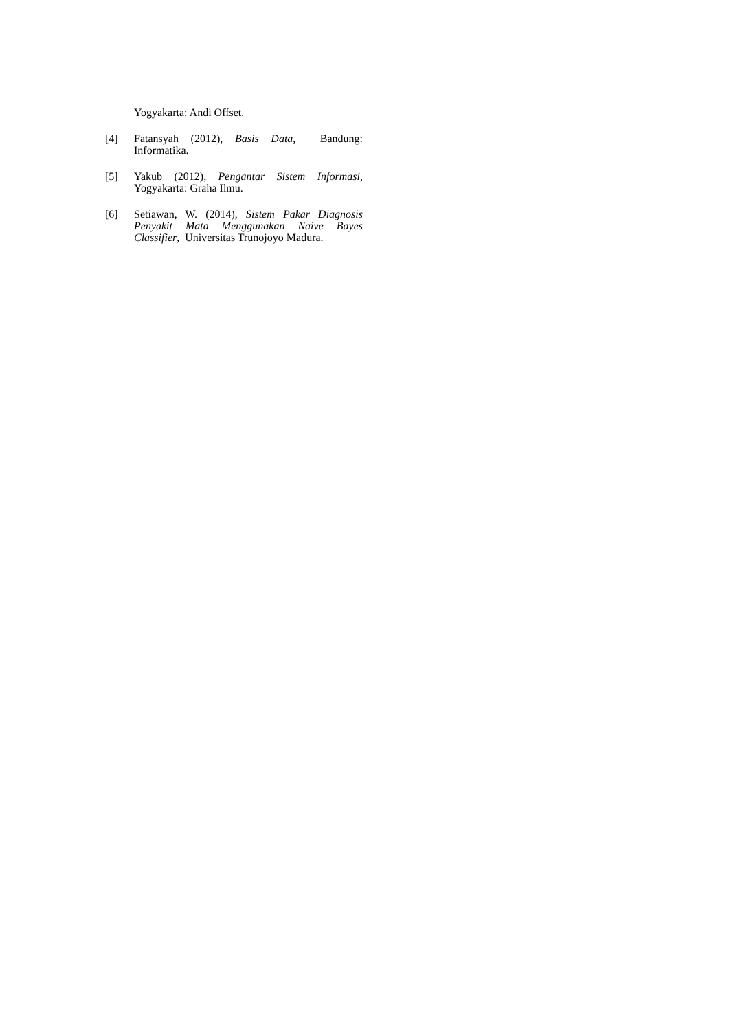Yogyakarta: Andi Offset.
[4] Fatansyah (2012), Basis Data, Bandung: Informatika.
[5] Yakub (2012), Pengantar Sistem Informasi, Yogyakarta: Graha Ilmu.
[6] Setiawan, W. (2014), Sistem Pakar Diagnosis Penyakit Mata Menggunakan Naive Bayes Classifier, Universitas Trunojoyo Madura.